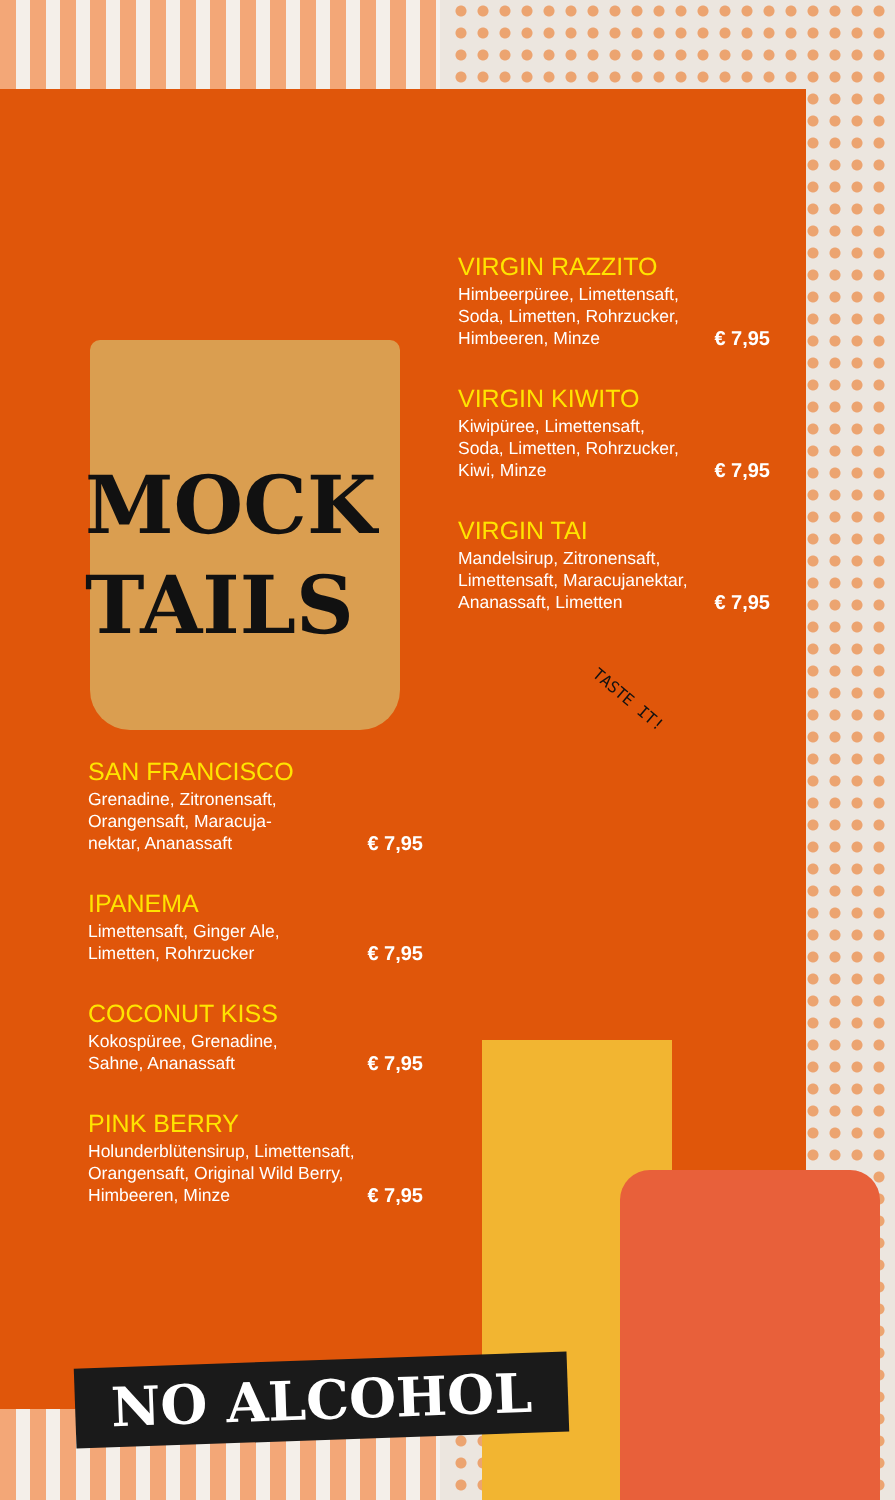MOCK
TAILS
VIRGIN RAZZITO
Himbeerpüree, Limettensaft,
Soda, Limetten, Rohrzucker,
Himbeeren, Minze
€ 7,95
VIRGIN KIWITO
Kiwipüree, Limettensaft,
Soda, Limetten, Rohrzucker,
Kiwi, Minze
€ 7,95
VIRGIN TAI
Mandelsirup, Zitronensaft,
Limettensaft, Maracujanektar,
Ananassaft, Limetten
€ 7,95
TASTE IT!
SAN FRANCISCO
Grenadine, Zitronensaft,
Orangensaft, Maracuja-
nektar, Ananassaft
€ 7,95
IPANEMA
Limettensaft, Ginger Ale,
Limetten, Rohrzucker
€ 7,95
COCONUT KISS
Kokospüree, Grenadine,
Sahne, Ananassaft
€ 7,95
PINK BERRY
Holunderblütensirup, Limettensaft,
Orangensaft, Original Wild Berry,
Himbeeren, Minze
€ 7,95
NO ALCOHOL